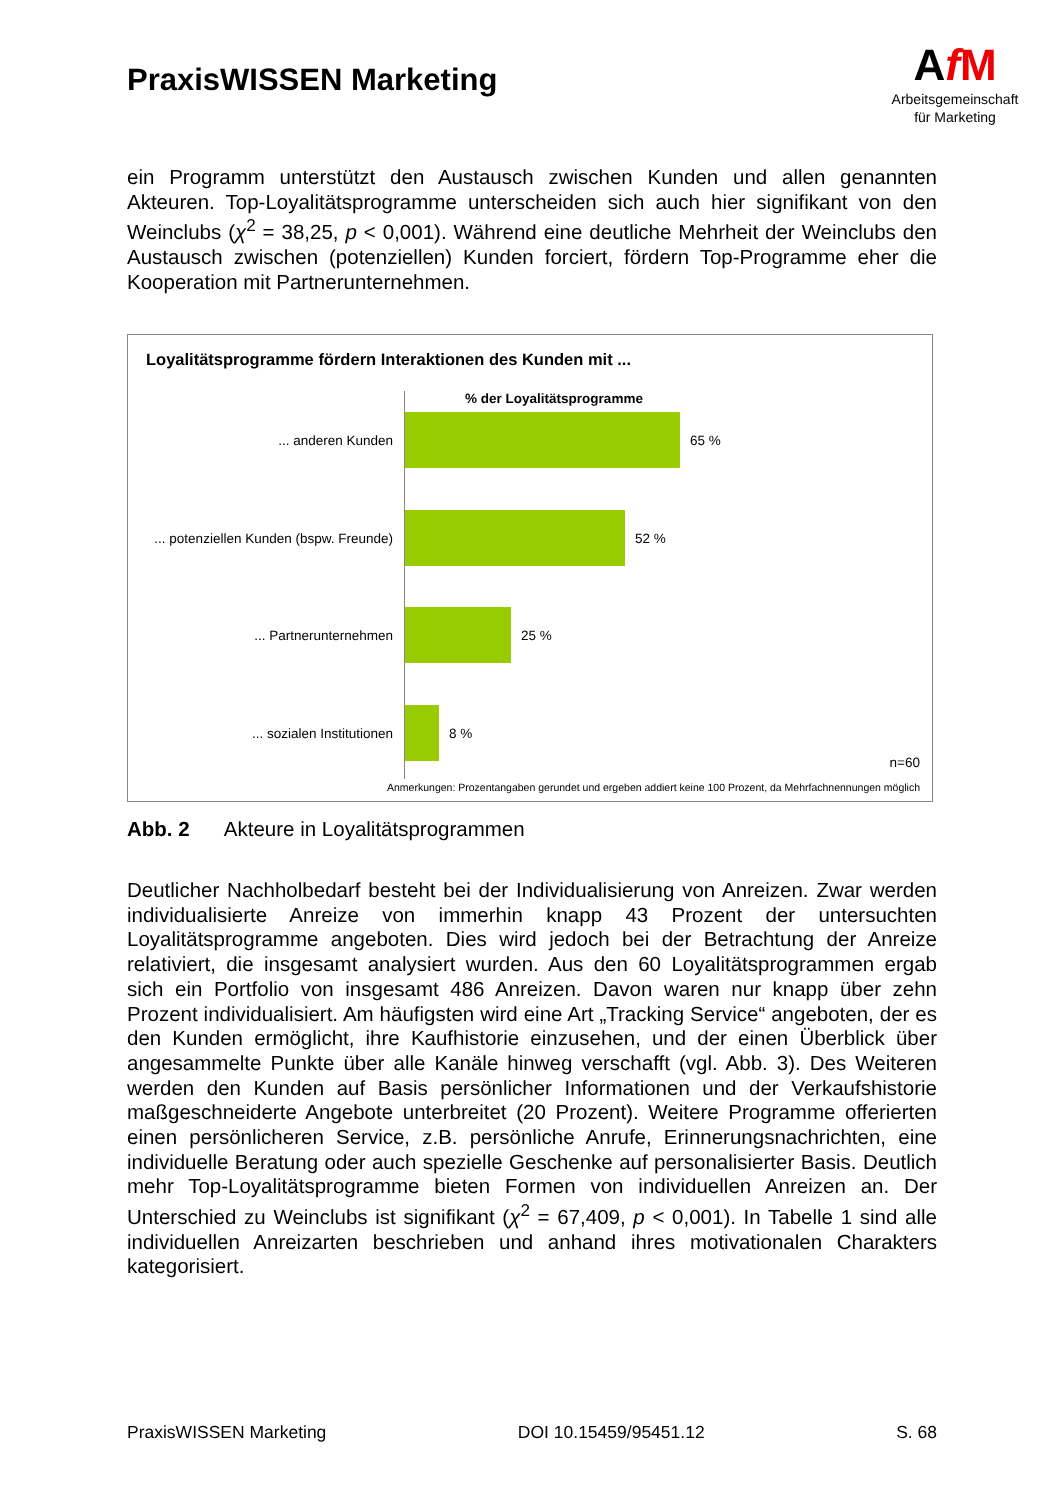PraxisWISSEN Marketing
AfM
Arbeitsgemeinschaft
für Marketing
ein Programm unterstützt den Austausch zwischen Kunden und allen genannten Akteuren. Top-Loyalitätsprogramme unterscheiden sich auch hier signifikant von den Weinclubs (χ<sup>2</sup> = 38,25, p < 0,001). Während eine deutliche Mehrheit der Weinclubs den Austausch zwischen (potenziellen) Kunden forciert, fördern Top-Programme eher die Kooperation mit Partnerunternehmen.
Loyalitätsprogramme fördern Interaktionen des Kunden mit ...
% der Loyalitätsprogramme
... anderen Kunden 65 %
... potenziellen Kunden (bspw. Freunde)
52 %
... Partnerunternehmen 25 %
... sozialen Institutionen 8 %
n=60
Anmerkungen: Prozentangaben gerundet und ergeben addiert keine 100 Prozent, da Mehrfachnennungen möglich
Abb. 2 Akteure in Loyalitätsprogrammen
Deutlicher Nachholbedarf besteht bei der Individualisierung von Anreizen. Zwar werden individualisierte Anreize von immerhin knapp 43 Prozent der untersuchten Loyalitätsprogramme angeboten. Dies wird jedoch bei der Betrachtung der Anreize relativiert, die insgesamt analysiert wurden. Aus den 60 Loyalitätsprogrammen ergab sich ein Portfolio von insgesamt 486 Anreizen. Davon waren nur knapp über zehn Prozent individualisiert. Am häufigsten wird eine Art „Tracking Service“ angeboten, der es den Kunden ermöglicht, ihre Kaufhistorie einzusehen, und der einen Überblick über angesammelte Punkte über alle Kanäle hinweg verschafft (vgl. Abb. 3). Des Weiteren werden den Kunden auf Basis persönlicher Informationen und der Verkaufshistorie maßgeschneiderte Angebote unterbreitet (20 Prozent). Weitere Programme offerierten einen persönlicheren Service, z.B. persönliche Anrufe, Erinnerungsnachrichten, eine individuelle Beratung oder auch spezielle Geschenke auf personalisierter Basis. Deutlich mehr Top-Loyalitätsprogramme bieten Formen von individuellen Anreizen an. Der Unterschied zu Weinclubs ist signifikant (χ<sup>2</sup> = 67,409, p < 0,001). In Tabelle 1 sind alle individuellen Anreizarten beschrieben und anhand ihres motivationalen Charakters kategorisiert.
PraxisWISSEN Marketing DOI 10.15459/95451.12 S. 68